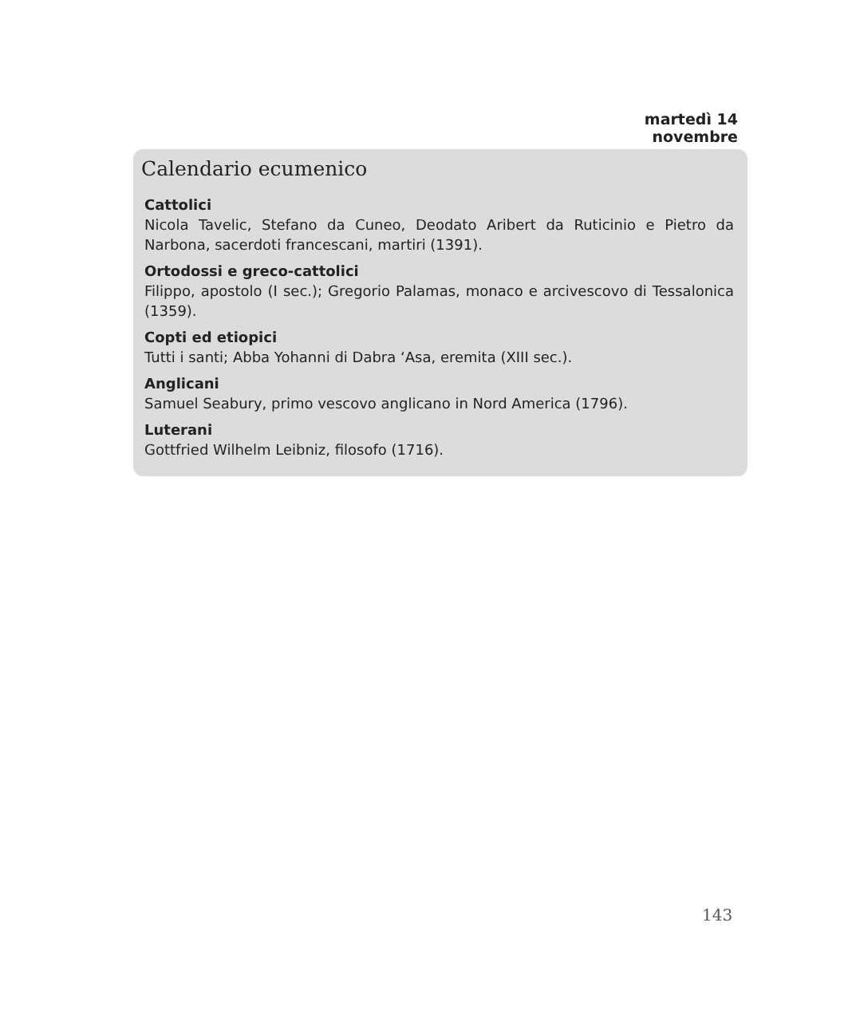martedì 14 novembre
Calendario ecumenico
Cattolici
Nicola Tavelic, Stefano da Cuneo, Deodato Aribert da Ruticinio e Pietro da Narbona, sacerdoti francescani, martiri (1391).
Ortodossi e greco-cattolici
Filippo, apostolo (I sec.); Gregorio Palamas, monaco e arcivescovo di Tessalonica (1359).
Copti ed etiopici
Tutti i santi; Abba Yohanni di Dabra ‘Asa, eremita (XIII sec.).
Anglicani
Samuel Seabury, primo vescovo anglicano in Nord America (1796).
Luterani
Gottfried Wilhelm Leibniz, filosofo (1716).
143